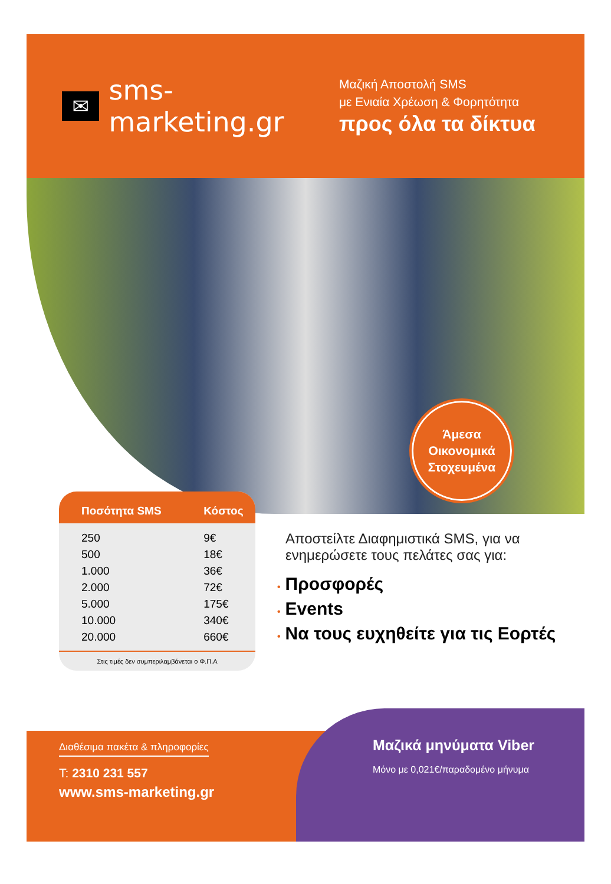✉
sms-marketing.gr
Μαζική Αποστολή SMS
με Ενιαία Χρέωση & Φορητότητα
προς όλα τα δίκτυα
Άμεσα
Οικονομικά
Στοχευμένα
| Ποσότητα SMS | Κόστος |
| --- | --- |
| 250 | 9€ |
| 500 | 18€ |
| 1.000 | 36€ |
| 2.000 | 72€ |
| 5.000 | 175€ |
| 10.000 | 340€ |
| 20.000 | 660€ |
Στις τιμές δεν συμπεριλαμβάνεται ο Φ.Π.Α
Αποστείλτε Διαφημιστικά SMS, για να ενημερώσετε τους πελάτες σας για:
• Προσφορές
• Events
• Να τους ευχηθείτε για τις Εορτές
Διαθέσιμα πακέτα & πληροφορίες
T: 2310 231 557
www.sms-marketing.gr
Μαζικά μηνύματα Viber
Μόνο με 0,021€/παραδομένο μήνυμα